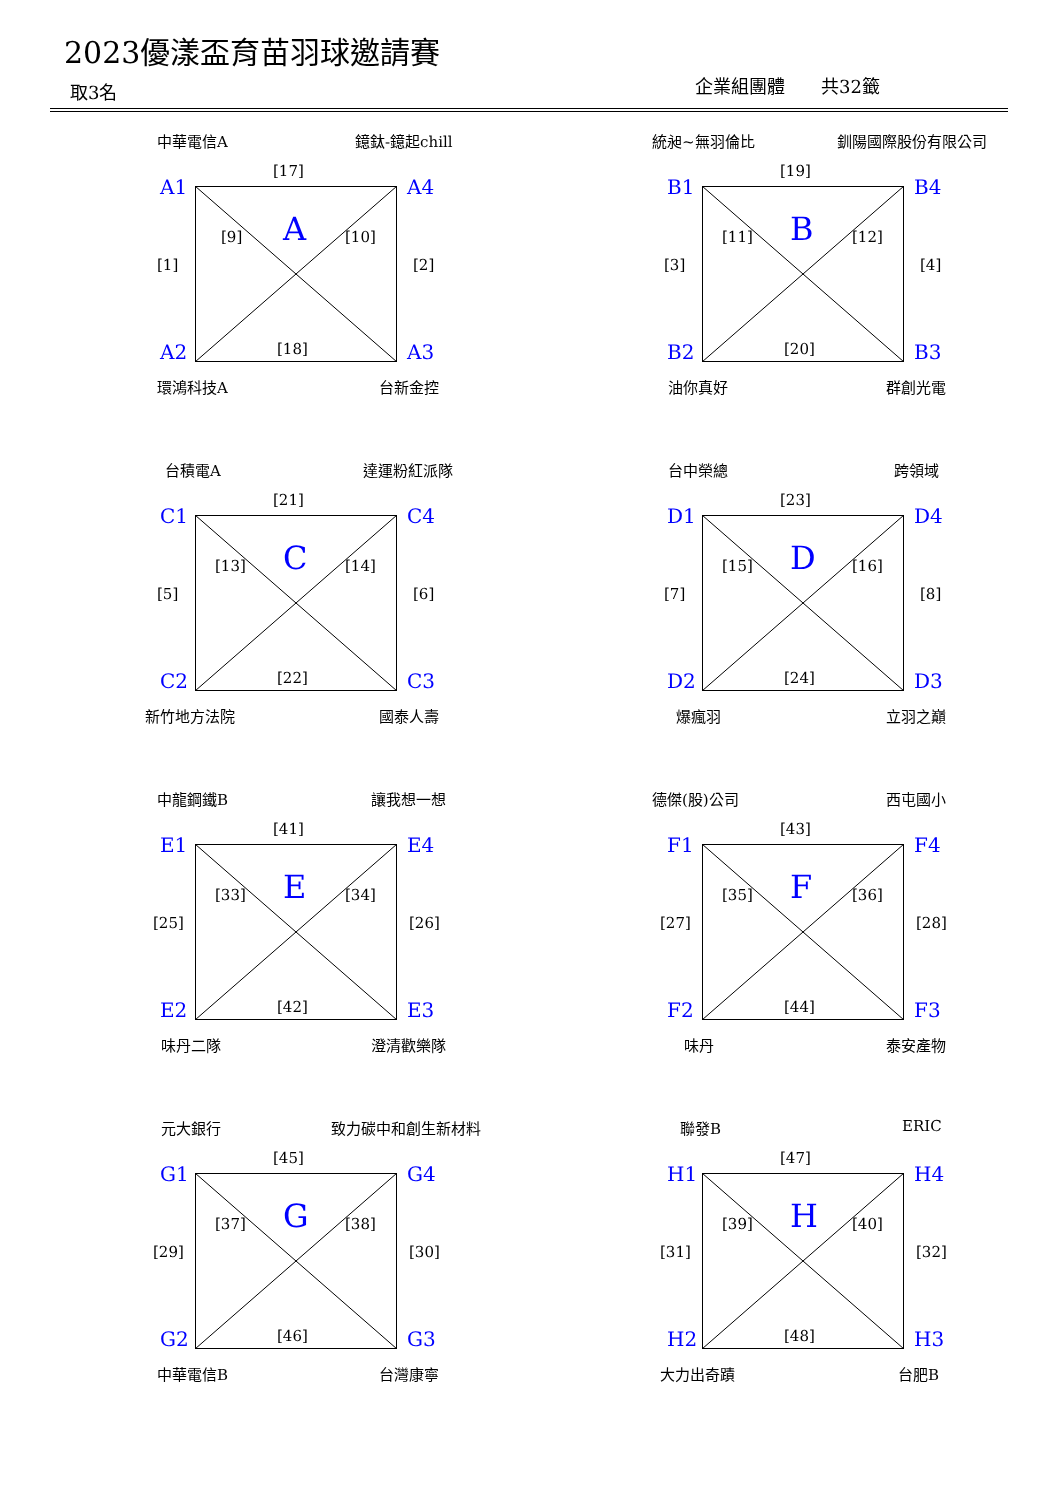2023優漾盃育苗羽球邀請賽
取3名 企業組團體　　共32籤
中華電信A 鐿鈦-鐿起chill
[17]
A1 A4
[9] A [10]
[1] [2]
A2 [18] A3
環鴻科技A 台新金控
統昶~無羽倫比 釧陽國際股份有限公司
[19]
B1 B4
[11] B [12]
[3] [4]
B2 [20] B3
油你真好 群創光電
台積電A 達運粉紅派隊
[21]
C1 C4
[13] C [14]
[5] [6]
C2 [22] C3
新竹地方法院 國泰人壽
台中榮總 跨領域
[23]
D1 D4
[15] D [16]
[7] [8]
D2 [24] D3
爆瘋羽 立羽之巔
中龍鋼鐵B 讓我想一想
[41]
E1 E4
[33] E [34]
[25] [26]
E2 [42] E3
味丹二隊 澄清歡樂隊
德傑(股)公司 西屯國小
[43]
F1 F4
[35] F [36]
[27] [28]
F2 [44] F3
味丹 泰安產物
元大銀行 致力碳中和創生新材料
[45]
G1 G4
[37] G [38]
[29] [30]
G2 [46] G3
中華電信B 台灣康寧
聯發B ERIC
[47]
H1 H4
[39] H [40]
[31] [32]
H2 [48] H3
大力出奇蹟 台肥B